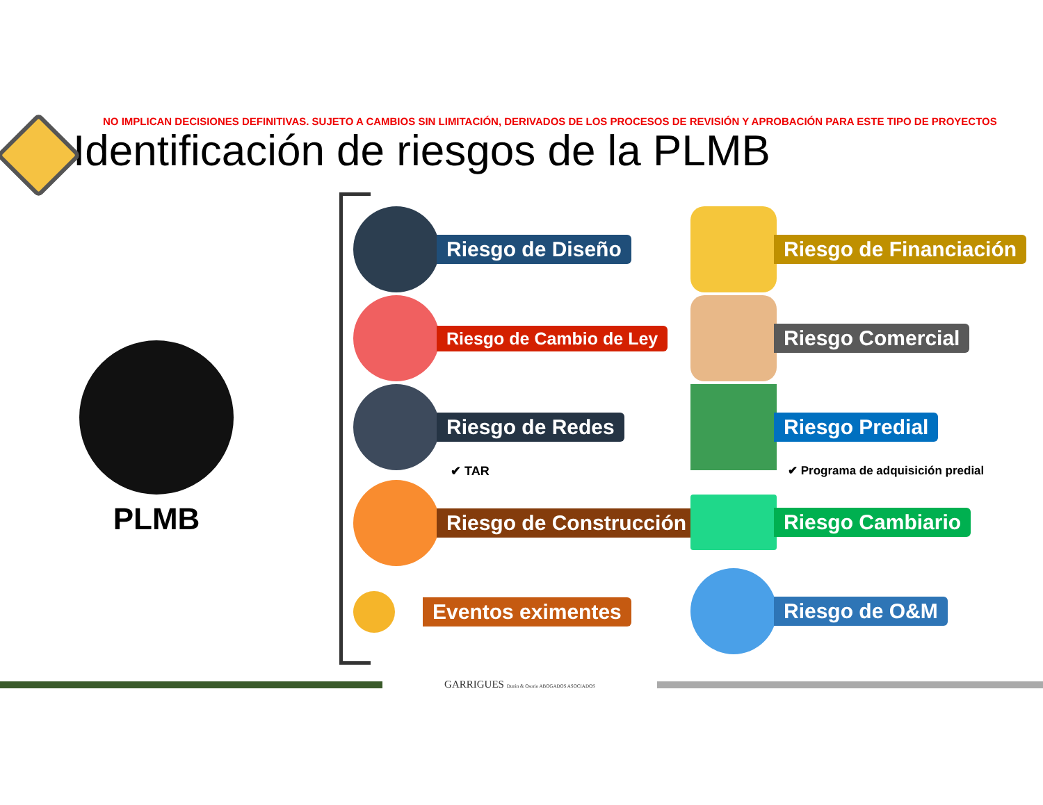NO IMPLICAN DECISIONES DEFINITIVAS. SUJETO A CAMBIOS SIN LIMITACIÓN, DERIVADOS DE LOS PROCESOS DE REVISIÓN Y APROBACIÓN PARA ESTE TIPO DE PROYECTOS
Identificación de riesgos de la PLMB
PLMB
Riesgo de Diseño
Riesgo de Cambio de Ley
Riesgo de Redes
✔ TAR
Riesgo de Construcción
Eventos eximentes
Riesgo de Financiación
Riesgo Comercial
Riesgo Predial
✔ Programa de adquisición predial
Riesgo Cambiario
Riesgo de O&M
GARRIGUES Durán & Osorio ABOGADOS ASOCIADOS